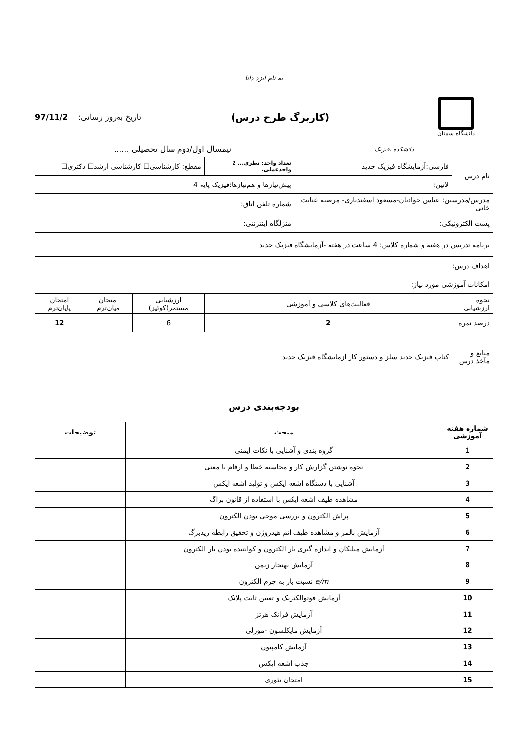به نام ایزد دانا
دانشگاه سمنان
(کاربرگ طرح درس)
تاریخ به‌روز رسانی: 97/11/2
دانشکده .فیزیک نیمسال اول/دوم سال تحصیلی ......
| نام درس | فارسی:آزمایشگاه فیزیک جدید | تعداد واحد: نظری... 2 واحدعملی. | مقطع: کارشناسی☐ کارشناسی ارشد☐ دکتری☐ | | |
| | لاتین: | پیش‌نیازها و هم‌نیازها:فیزیک پایه 4 | | | |
| مدرس/مدرسین: عباس جوادیان-مسعود اسفندیاری- مرضیه عنایت خانی | | شماره تلفن اتاق: | | | |
| پست الکترونیکی: | | منزلگاه اینترنتی: | | | |
| برنامه تدریس در هفته و شماره کلاس: 4 ساعت در هفته -آزمایشگاه فیزیک جدید | | | | | |
| اهداف درس: | | | | | |
| امکانات آموزشی مورد نیاز: | | | | | |
| نحوه ارزشیابی | فعالیت‌های کلاسی و آموزشی | | ارزشیابی مستمر(کوئیز) | امتحان میان‌ترم | امتحان پایان‌ترم |
| درصد نمره | 2 | | 6 | | 12 |
| منابع و مآخذ درس | کتاب فیزیک جدید سلز و دستور کار ازمایشگاه فیزیک جدید | | | | |
بودجه‌بندی درس
| شماره هفته آموزشی | مبحث | توضیحات |
| --- | --- | --- |
| 1 | گروه بندی و آشنایی با نکات ایمنی | |
| 2 | نحوه نوشتن گزارش کار و محاسبه خطا و ارقام با معنی | |
| 3 | آشنایی با دستگاه اشعه ایکس و تولید اشعه ایکس | |
| 4 | مشاهده طیف اشعه ایکس با استفاده از قانون براگ | |
| 5 | پراش الکترون و بررسی موجی بودن الکترون | |
| 6 | آزمایش بالمر و مشاهده طیف اتم هیدروژن و تحقیق رابطه ریدبرگ | |
| 7 | آزمایش میلیکان و اندازه گیری بار الکترون و کوانتیده بودن بار الکترون | |
| 8 | آزمایش بهنجار زیمن | |
| 9 | e/m نسبت بار به جرم الکترون | |
| 10 | آزمایش فوتوالکتریک و تعیین ثابت پلانک | |
| 11 | آزمایش فرانک هرتز | |
| 12 | آزمایش مایکلسون -مورلی | |
| 13 | آزمایش کامپتون | |
| 14 | جذب اشعه ایکس | |
| 15 | امتحان تئوری | |